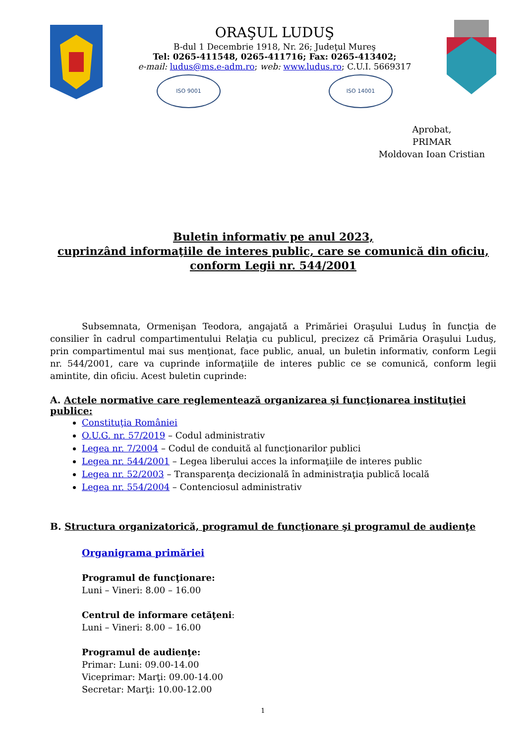ORAŞUL LUDUŞ
B-dul 1 Decembrie 1918, Nr. 26; Judeţul Mureş
Tel: 0265-411548, 0265-411716; Fax: 0265-413402;
e-mail: ludus@ms.e-adm.ro; web: www.ludus.ro; C.U.I. 5669317
ISO 9001 ISO 14001
Aprobat,
PRIMAR
Moldovan Ioan Cristian
Buletin informativ pe anul 2023,
cuprinzând informaţiile de interes public, care se comunică din oficiu,
conform Legii nr. 544/2001
Subsemnata, Ormenişan Teodora, angajată a Primăriei Oraşului Luduş în funcţia de consilier în cadrul compartimentului Relaţia cu publicul, precizez că Primăria Oraşului Luduş, prin compartimentul mai sus menţionat, face public, anual, un buletin informativ, conform Legii nr. 544/2001, care va cuprinde informaţiile de interes public ce se comunică, conform legii amintite, din oficiu. Acest buletin cuprinde:
A. Actele normative care reglementează organizarea şi funcţionarea instituţiei publice:
Constituţia României
O.U.G. nr. 57/2019 – Codul administrativ
Legea nr. 7/2004 – Codul de conduită al funcţionarilor publici
Legea nr. 544/2001 – Legea liberului acces la informaţiile de interes public
Legea nr. 52/2003 – Transparenţa decizională în administraţia publică locală
Legea nr. 554/2004 – Contenciosul administrativ
B. Structura organizatorică, programul de funcţionare şi programul de audienţe
Organigrama primăriei
Programul de funcţionare:
Luni – Vineri: 8.00 – 16.00
Centrul de informare cetăţeni:
Luni – Vineri: 8.00 – 16.00
Programul de audienţe:
Primar: Luni: 09.00-14.00
Viceprimar: Marţi: 09.00-14.00
Secretar: Marţi: 10.00-12.00
1